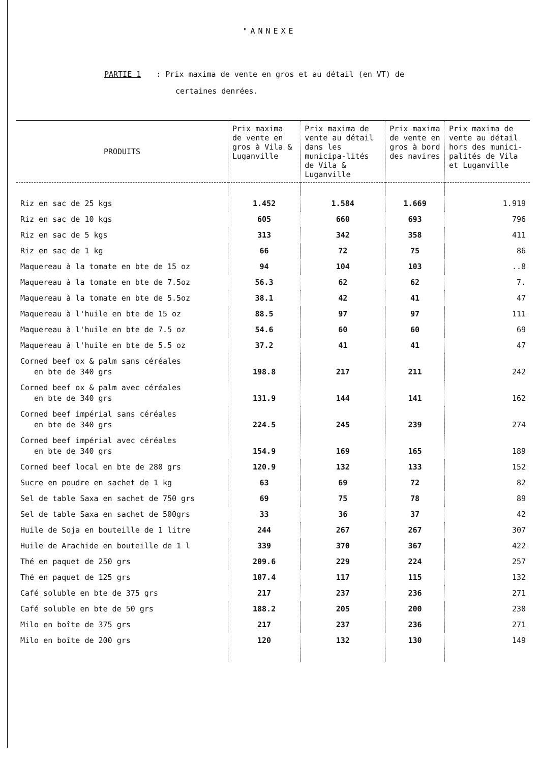"ANNEXE
PARTIE 1: Prix maxima de vente en gros et au détail (en VT) de
certaines denrées.
| PRODUITS | Prix maxima de vente en gros à Vila & Luganville | Prix maxima de vente au détail dans les municipa-lités de Vila & Luganville | Prix maxima de vente en gros à bord des navires | Prix maxima de vente au détail hors des munici-palités de Vila et Luganville |
| --- | --- | --- | --- | --- |
| Riz en sac de 25 kgs | 1.452 | 1.584 | 1.669 | 1.919 |
| Riz en sac de 10 kgs | 605 | 660 | 693 | 796 |
| Riz en sac de 5 kgs | 313 | 342 | 358 | 411 |
| Riz en sac de 1 kg | 66 | 72 | 75 | 86 |
| Maquereau à la tomate en bte de 15 oz | 94 | 104 | 103 | ..8 |
| Maquereau à la tomate en bte de 7.5oz | 56.3 | 62 | 62 | 7. |
| Maquereau à la tomate en bte de 5.5oz | 38.1 | 42 | 41 | 47 |
| Maquereau à l'huile en bte de 15 oz | 88.5 | 97 | 97 | 111 |
| Maquereau à l'huile en bte de 7.5 oz | 54.6 | 60 | 60 | 69 |
| Maquereau à l'huile en bte de 5.5 oz | 37.2 | 41 | 41 | 47 |
| Corned beef ox & palm sans céréales en bte de 340 grs | 198.8 | 217 | 211 | 242 |
| Corned beef ox & palm avec céréales en bte de 340 grs | 131.9 | 144 | 141 | 162 |
| Corned beef impérial sans céréales en bte de 340 grs | 224.5 | 245 | 239 | 274 |
| Corned beef impérial avec céréales en bte de 340 grs | 154.9 | 169 | 165 | 189 |
| Corned beef local en bte de 280 grs | 120.9 | 132 | 133 | 152 |
| Sucre en poudre en sachet de 1 kg | 63 | 69 | 72 | 82 |
| Sel de table Saxa en sachet de 750 grs | 69 | 75 | 78 | 89 |
| Sel de table Saxa en sachet de 500grs | 33 | 36 | 37 | 42 |
| Huile de Soja en bouteille de 1 litre | 244 | 267 | 267 | 307 |
| Huile de Arachide en bouteille de 1 l | 339 | 370 | 367 | 422 |
| Thé en paquet de 250 grs | 209.6 | 229 | 224 | 257 |
| Thé en paquet de 125 grs | 107.4 | 117 | 115 | 132 |
| Café soluble en bte de 375 grs | 217 | 237 | 236 | 271 |
| Café soluble en bte de 50 grs | 188.2 | 205 | 200 | 230 |
| Milo en boîte de 375 grs | 217 | 237 | 236 | 271 |
| Milo en boîte de 200 grs | 120 | 132 | 130 | 149 |